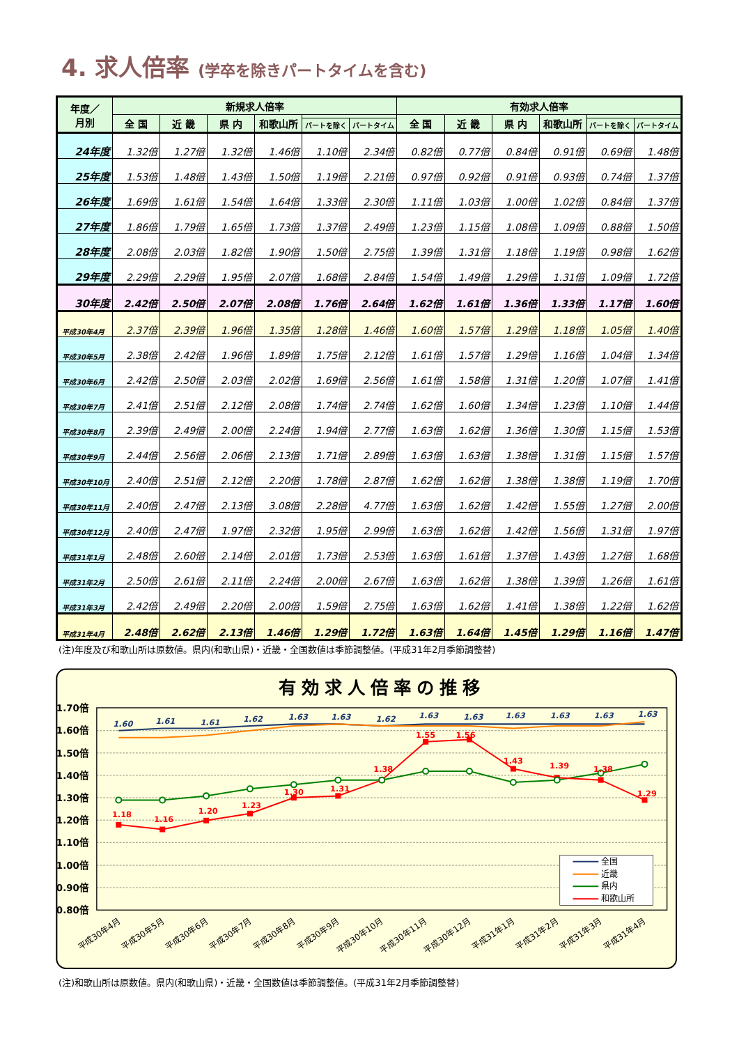4. 求人倍率 (学卒を除きパートタイムを含む)
| 年度／ 月別 | 新規求人倍率 | | | | | | 有効求人倍率 | | | | | |
| --- | --- | --- | --- | --- | --- | --- | --- | --- | --- | --- | --- | --- |
| | 全 国 | 近 畿 | 県 内 | 和歌山所 | | | 全 国 | 近 畿 | 県 内 | 和歌山所 | | |
| | | | | | パートを除く | パートタイム | | | | | パートを除く | パートタイム |
| 24年度 | 1.32倍 | 1.27倍 | 1.32倍 | 1.46倍 | 1.10倍 | 2.34倍 | 0.82倍 | 0.77倍 | 0.84倍 | 0.91倍 | 0.69倍 | 1.48倍 |
| 25年度 | 1.53倍 | 1.48倍 | 1.43倍 | 1.50倍 | 1.19倍 | 2.21倍 | 0.97倍 | 0.92倍 | 0.91倍 | 0.93倍 | 0.74倍 | 1.37倍 |
| 26年度 | 1.69倍 | 1.61倍 | 1.54倍 | 1.64倍 | 1.33倍 | 2.30倍 | 1.11倍 | 1.03倍 | 1.00倍 | 1.02倍 | 0.84倍 | 1.37倍 |
| 27年度 | 1.86倍 | 1.79倍 | 1.65倍 | 1.73倍 | 1.37倍 | 2.49倍 | 1.23倍 | 1.15倍 | 1.08倍 | 1.09倍 | 0.88倍 | 1.50倍 |
| 28年度 | 2.08倍 | 2.03倍 | 1.82倍 | 1.90倍 | 1.50倍 | 2.75倍 | 1.39倍 | 1.31倍 | 1.18倍 | 1.19倍 | 0.98倍 | 1.62倍 |
| 29年度 | 2.29倍 | 2.29倍 | 1.95倍 | 2.07倍 | 1.68倍 | 2.84倍 | 1.54倍 | 1.49倍 | 1.29倍 | 1.31倍 | 1.09倍 | 1.72倍 |
| 30年度 | 2.42倍 | 2.50倍 | 2.07倍 | 2.08倍 | 1.76倍 | 2.64倍 | 1.62倍 | 1.61倍 | 1.36倍 | 1.33倍 | 1.17倍 | 1.60倍 |
| 平成30年4月 | 2.37倍 | 2.39倍 | 1.96倍 | 1.35倍 | 1.28倍 | 1.46倍 | 1.60倍 | 1.57倍 | 1.29倍 | 1.18倍 | 1.05倍 | 1.40倍 |
| 平成30年5月 | 2.38倍 | 2.42倍 | 1.96倍 | 1.89倍 | 1.75倍 | 2.12倍 | 1.61倍 | 1.57倍 | 1.29倍 | 1.16倍 | 1.04倍 | 1.34倍 |
| 平成30年6月 | 2.42倍 | 2.50倍 | 2.03倍 | 2.02倍 | 1.69倍 | 2.56倍 | 1.61倍 | 1.58倍 | 1.31倍 | 1.20倍 | 1.07倍 | 1.41倍 |
| 平成30年7月 | 2.41倍 | 2.51倍 | 2.12倍 | 2.08倍 | 1.74倍 | 2.74倍 | 1.62倍 | 1.60倍 | 1.34倍 | 1.23倍 | 1.10倍 | 1.44倍 |
| 平成30年8月 | 2.39倍 | 2.49倍 | 2.00倍 | 2.24倍 | 1.94倍 | 2.77倍 | 1.63倍 | 1.62倍 | 1.36倍 | 1.30倍 | 1.15倍 | 1.53倍 |
| 平成30年9月 | 2.44倍 | 2.56倍 | 2.06倍 | 2.13倍 | 1.71倍 | 2.89倍 | 1.63倍 | 1.63倍 | 1.38倍 | 1.31倍 | 1.15倍 | 1.57倍 |
| 平成30年10月 | 2.40倍 | 2.51倍 | 2.12倍 | 2.20倍 | 1.78倍 | 2.87倍 | 1.62倍 | 1.62倍 | 1.38倍 | 1.38倍 | 1.19倍 | 1.70倍 |
| 平成30年11月 | 2.40倍 | 2.47倍 | 2.13倍 | 3.08倍 | 2.28倍 | 4.77倍 | 1.63倍 | 1.62倍 | 1.42倍 | 1.55倍 | 1.27倍 | 2.00倍 |
| 平成30年12月 | 2.40倍 | 2.47倍 | 1.97倍 | 2.32倍 | 1.95倍 | 2.99倍 | 1.63倍 | 1.62倍 | 1.42倍 | 1.56倍 | 1.31倍 | 1.97倍 |
| 平成31年1月 | 2.48倍 | 2.60倍 | 2.14倍 | 2.01倍 | 1.73倍 | 2.53倍 | 1.63倍 | 1.61倍 | 1.37倍 | 1.43倍 | 1.27倍 | 1.68倍 |
| 平成31年2月 | 2.50倍 | 2.61倍 | 2.11倍 | 2.24倍 | 2.00倍 | 2.67倍 | 1.63倍 | 1.62倍 | 1.38倍 | 1.39倍 | 1.26倍 | 1.61倍 |
| 平成31年3月 | 2.42倍 | 2.49倍 | 2.20倍 | 2.00倍 | 1.59倍 | 2.75倍 | 1.63倍 | 1.62倍 | 1.41倍 | 1.38倍 | 1.22倍 | 1.62倍 |
| 平成31年4月 | 2.48倍 | 2.62倍 | 2.13倍 | 1.46倍 | 1.29倍 | 1.72倍 | 1.63倍 | 1.64倍 | 1.45倍 | 1.29倍 | 1.16倍 | 1.47倍 |
(注)年度及び和歌山所は原数値。県内(和歌山県)・近畿・全国数値は季節調整値。(平成31年2月季節調整替)
有効求人倍率の推移
1.70倍
1.60倍
1.50倍
1.40倍
1.30倍
1.20倍
1.10倍
1.00倍
0.90倍
0.80倍
1.18
1.16
1.20
1.23
1.30
1.31
1.38
1.55
1.56
1.43
1.39
1.38
1.29
1.60
1.61
1.61
1.62
1.63
1.63
1.62
1.63
1.63
1.63
1.63
1.63
1.63
全国
近畿
県内
和歌山所
平成30年4月
平成30年5月
平成30年6月
平成30年7月
平成30年8月
平成30年9月
平成30年10月
平成30年11月
平成30年12月
平成31年1月
平成31年2月
平成31年3月
平成31年4月
(注)和歌山所は原数値。県内(和歌山県)・近畿・全国数値は季節調整値。(平成31年2月季節調整替)